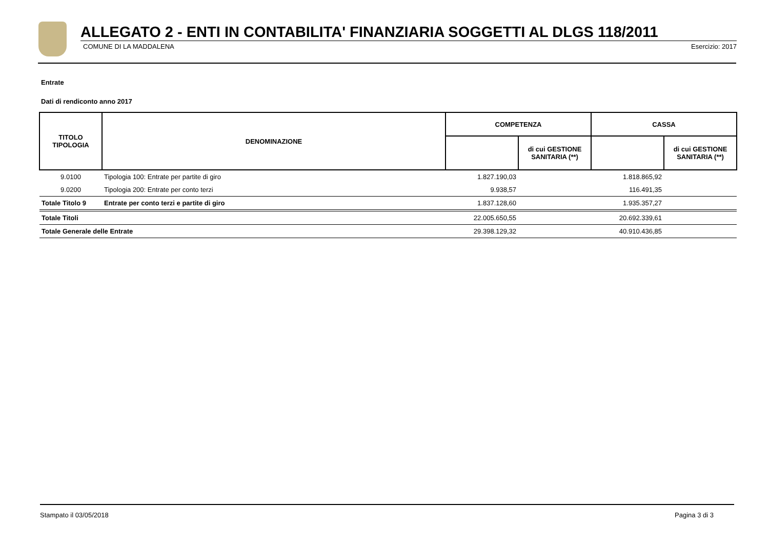ALLEGATO 2 - ENTI IN CONTABILITA' FINANZIARIA SOGGETTI AL DLGS 118/2011
COMUNE DI LA MADDALENA Esercizio: 2017
Entrate
Dati di rendiconto anno 2017
| TITOLO TIPOLOGIA | DENOMINAZIONE | COMPETENZA | | CASSA | |
| --- | --- | --- | --- | --- | --- |
| | | | di cui GESTIONE SANITARIA (**) | | di cui GESTIONE SANITARIA (**) |
| 9.0100 | Tipologia 100: Entrate per partite di giro | 1.827.190,03 | | 1.818.865,92 | |
| 9.0200 | Tipologia 200: Entrate per conto terzi | 9.938,57 | | 116.491,35 | |
| Totale Titolo 9 | Entrate per conto terzi e partite di giro | 1.837.128,60 | | 1.935.357,27 | |
| Totale Titoli | | 22.005.650,55 | | 20.692.339,61 | |
| Totale Generale delle Entrate | | 29.398.129,32 | | 40.910.436,85 | |
Stampato il 03/05/2018 Pagina 3 di 3